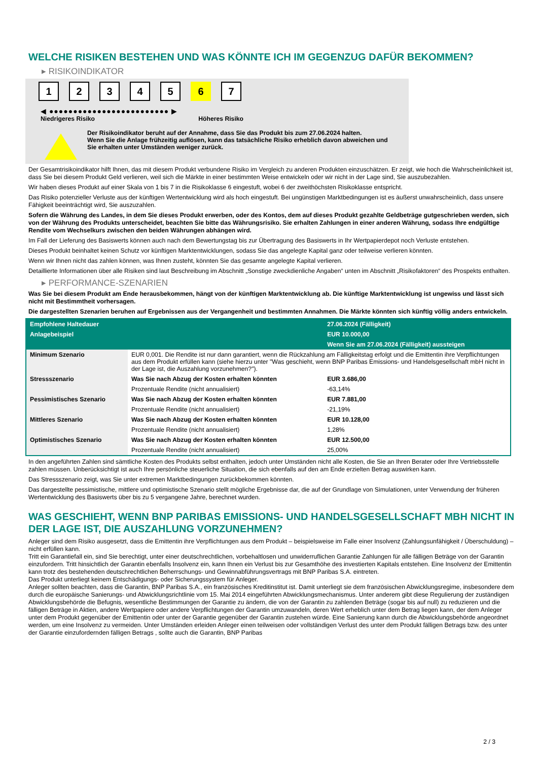WELCHE RISIKEN BESTEHEN UND WAS KÖNNTE ICH IM GEGENZUG DAFÜR BEKOMMEN?
▸ RISIKOINDIKATOR
1 2 3 4 5 6 7
◀ ●●●●●●●●●●●●●●●●●●●●●●●●● ▶
Niedrigeres Risiko Höheres Risiko
Der Risikoindikator beruht auf der Annahme, dass Sie das Produkt bis zum 27.06.2024 halten.
Wenn Sie die Anlage frühzeitig auflösen, kann das tatsächliche Risiko erheblich davon abweichen und Sie erhalten unter Umständen weniger zurück.
Der Gesamtrisikoindikator hilft Ihnen, das mit diesem Produkt verbundene Risiko im Vergleich zu anderen Produkten einzuschätzen. Er zeigt, wie hoch die Wahrscheinlichkeit ist, dass Sie bei diesem Produkt Geld verlieren, weil sich die Märkte in einer bestimmten Weise entwickeln oder wir nicht in der Lage sind, Sie auszubezahlen.
Wir haben dieses Produkt auf einer Skala von 1 bis 7 in die Risikoklasse 6 eingestuft, wobei 6 der zweithöchsten Risikoklasse entspricht.
Das Risiko potenzieller Verluste aus der künftigen Wertentwicklung wird als hoch eingestuft. Bei ungünstigen Marktbedingungen ist es äußerst unwahrscheinlich, dass unsere Fähigkeit beeinträchtigt wird, Sie auszuzahlen.
Sofern die Währung des Landes, in dem Sie dieses Produkt erwerben, oder des Kontos, dem auf dieses Produkt gezahlte Geldbeträge gutgeschrieben werden, sich von der Währung des Produkts unterscheidet, beachten Sie bitte das Währungsrisiko. Sie erhalten Zahlungen in einer anderen Währung, sodass Ihre endgültige Rendite vom Wechselkurs zwischen den beiden Währungen abhängen wird.
Im Fall der Lieferung des Basiswerts können auch nach dem Bewertungstag bis zur Übertragung des Basiswerts in Ihr Wertpapierdepot noch Verluste entstehen.
Dieses Produkt beinhaltet keinen Schutz vor künftigen Marktentwicklungen, sodass Sie das angelegte Kapital ganz oder teilweise verlieren könnten.
Wenn wir Ihnen nicht das zahlen können, was Ihnen zusteht, könnten Sie das gesamte angelegte Kapital verlieren.
Detaillierte Informationen über alle Risiken sind laut Beschreibung im Abschnitt „Sonstige zweckdienliche Angaben“ unten im Abschnitt „Risikofaktoren“ des Prospekts enthalten.
▸ PERFORMANCE-SZENARIEN
Was Sie bei diesem Produkt am Ende herausbekommen, hängt von der künftigen Marktentwicklung ab. Die künftige Marktentwicklung ist ungewiss und lässt sich nicht mit Bestimmtheit vorhersagen.
Die dargestellten Szenarien beruhen auf Ergebnissen aus der Vergangenheit und bestimmten Annahmen. Die Märkte könnten sich künftig völlig anders entwickeln.
| Empfohlene Haltedauer | | 27.06.2024 (Fälligkeit) |
| --- | --- | --- |
| Anlagebeispiel | | EUR 10.000,00 |
| | | Wenn Sie am 27.06.2024 (Fälligkeit) aussteigen |
| Minimum Szenario | EUR 0,001. Die Rendite ist nur dann garantiert, wenn die Rückzahlung am Fälligkeitstag erfolgt und die Emittentin ihre Verpflichtungen aus dem Produkt erfüllen kann (siehe hierzu unter "Was geschieht, wenn BNP Paribas Emissions- und Handelsgesellschaft mbH nicht in der Lage ist, die Auszahlung vorzunehmen?"). | |
| Stressszenario | Was Sie nach Abzug der Kosten erhalten könnten | EUR 3.686,00 |
| | Prozentuale Rendite (nicht annualisiert) | -63,14% |
| Pessimistisches Szenario | Was Sie nach Abzug der Kosten erhalten könnten | EUR 7.881,00 |
| | Prozentuale Rendite (nicht annualisiert) | -21,19% |
| Mittleres Szenario | Was Sie nach Abzug der Kosten erhalten könnten | EUR 10.128,00 |
| | Prozentuale Rendite (nicht annualisiert) | 1,28% |
| Optimistisches Szenario | Was Sie nach Abzug der Kosten erhalten könnten | EUR 12.500,00 |
| | Prozentuale Rendite (nicht annualisiert) | 25,00% |
In den angeführten Zahlen sind sämtliche Kosten des Produkts selbst enthalten, jedoch unter Umständen nicht alle Kosten, die Sie an Ihren Berater oder Ihre Vertriebsstelle zahlen müssen. Unberücksichtigt ist auch Ihre persönliche steuerliche Situation, die sich ebenfalls auf den am Ende erzielten Betrag auswirken kann.
Das Stressszenario zeigt, was Sie unter extremen Marktbedingungen zurückbekommen könnten.
Das dargestellte pessimistische, mittlere und optimistische Szenario stellt mögliche Ergebnisse dar, die auf der Grundlage von Simulationen, unter Verwendung der früheren Wertentwicklung des Basiswerts über bis zu 5 vergangene Jahre, berechnet wurden.
WAS GESCHIEHT, WENN BNP PARIBAS EMISSIONS- UND HANDELSGESELLSCHAFT MBH NICHT IN DER LAGE IST, DIE AUSZAHLUNG VORZUNEHMEN?
Anleger sind dem Risiko ausgesetzt, dass die Emittentin ihre Verpflichtungen aus dem Produkt – beispielsweise im Falle einer Insolvenz (Zahlungsunfähigkeit / Überschuldung) – nicht erfüllen kann.
Tritt ein Garantiefall ein, sind Sie berechtigt, unter einer deutschrechtlichen, vorbehaltlosen und unwiderruflichen Garantie Zahlungen für alle fälligen Beträge von der Garantin einzufordern. Tritt hinsichtlich der Garantin ebenfalls Insolvenz ein, kann Ihnen ein Verlust bis zur Gesamthöhe des investierten Kapitals entstehen. Eine Insolvenz der Emittentin kann trotz des bestehenden deutschrechtlichen Beherrschungs- und Gewinnabführungsvertrags mit BNP Paribas S.A. eintreten.
Das Produkt unterliegt keinem Entschädigungs- oder Sicherungssystem für Anleger.
Anleger sollten beachten, dass die Garantin, BNP Paribas S.A., ein französisches Kreditinstitut ist. Damit unterliegt sie dem französischen Abwicklungsregime, insbesondere dem durch die europäische Sanierungs- und Abwicklungsrichtlinie vom 15. Mai 2014 eingeführten Abwicklungsmechanismus. Unter anderem gibt diese Regulierung der zuständigen Abwicklungsbehörde die Befugnis, wesentliche Bestimmungen der Garantie zu ändern, die von der Garantin zu zahlenden Beträge (sogar bis auf null) zu reduzieren und die fälligen Beträge in Aktien, andere Wertpapiere oder andere Verpflichtungen der Garantin umzuwandeln, deren Wert erheblich unter dem Betrag liegen kann, der dem Anleger unter dem Produkt gegenüber der Emittentin oder unter der Garantie gegenüber der Garantin zustehen würde. Eine Sanierung kann durch die Abwicklungsbehörde angeordnet werden, um eine Insolvenz zu vermeiden. Unter Umständen erleiden Anleger einen teilweisen oder vollständigen Verlust des unter dem Produkt fälligen Betrags bzw. des unter der Garantie einzufordernden fälligen Betrags , sollte auch die Garantin, BNP Paribas
2 / 3